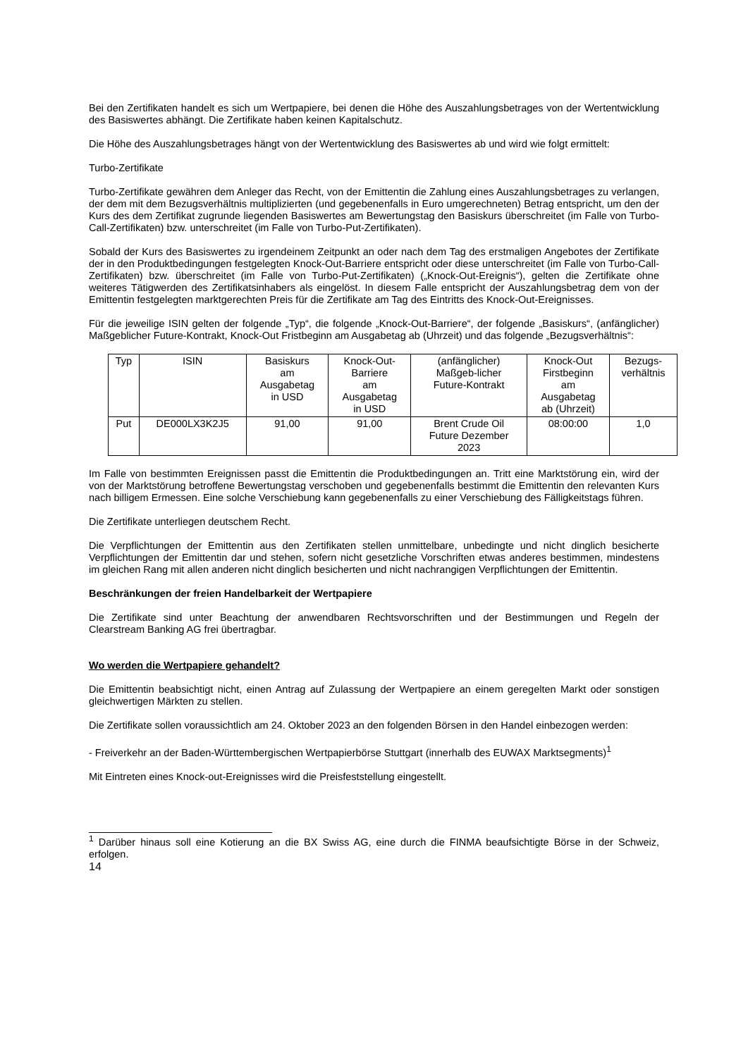Bei den Zertifikaten handelt es sich um Wertpapiere, bei denen die Höhe des Auszahlungsbetrages von der Wertentwicklung des Basiswertes abhängt. Die Zertifikate haben keinen Kapitalschutz.
Die Höhe des Auszahlungsbetrages hängt von der Wertentwicklung des Basiswertes ab und wird wie folgt ermittelt:
Turbo-Zertifikate
Turbo-Zertifikate gewähren dem Anleger das Recht, von der Emittentin die Zahlung eines Auszahlungsbetrages zu verlangen, der dem mit dem Bezugsverhältnis multiplizierten (und gegebenenfalls in Euro umgerechneten) Betrag entspricht, um den der Kurs des dem Zertifikat zugrunde liegenden Basiswertes am Bewertungstag den Basiskurs überschreitet (im Falle von Turbo-Call-Zertifikaten) bzw. unterschreitet (im Falle von Turbo-Put-Zertifikaten).
Sobald der Kurs des Basiswertes zu irgendeinem Zeitpunkt an oder nach dem Tag des erstmaligen Angebotes der Zertifikate der in den Produktbedingungen festgelegten Knock-Out-Barriere entspricht oder diese unterschreitet (im Falle von Turbo-Call-Zertifikaten) bzw. überschreitet (im Falle von Turbo-Put-Zertifikaten) („Knock-Out-Ereignis“), gelten die Zertifikate ohne weiteres Tätigwerden des Zertifikatsinhabers als eingelöst. In diesem Falle entspricht der Auszahlungsbetrag dem von der Emittentin festgelegten marktgerechten Preis für die Zertifikate am Tag des Eintritts des Knock-Out-Ereignisses.
Für die jeweilige ISIN gelten der folgende „Typ“, die folgende „Knock-Out-Barriere“, der folgende „Basiskurs“, (anfänglicher) Maßgeblicher Future-Kontrakt, Knock-Out Fristbeginn am Ausgabetag ab (Uhrzeit) und das folgende „Bezugsverhältnis“:
| Typ | ISIN | Basiskurs am Ausgabetag in USD | Knock-Out- Barriere am Ausgabetag in USD | (anfänglicher) Maßgeb-licher Future-Kontrakt | Knock-Out Firstbeginn am Ausgabetag ab (Uhrzeit) | Bezugs- verhältnis |
| Put | DE000LX3K2J5 | 91,00 | 91,00 | Brent Crude Oil Future Dezember 2023 | 08:00:00 | 1,0 |
Im Falle von bestimmten Ereignissen passt die Emittentin die Produktbedingungen an. Tritt eine Marktstörung ein, wird der von der Marktstörung betroffene Bewertungstag verschoben und gegebenenfalls bestimmt die Emittentin den relevanten Kurs nach billigem Ermessen. Eine solche Verschiebung kann gegebenenfalls zu einer Verschiebung des Fälligkeitstags führen.
Die Zertifikate unterliegen deutschem Recht.
Die Verpflichtungen der Emittentin aus den Zertifikaten stellen unmittelbare, unbedingte und nicht dinglich besicherte Verpflichtungen der Emittentin dar und stehen, sofern nicht gesetzliche Vorschriften etwas anderes bestimmen, mindestens im gleichen Rang mit allen anderen nicht dinglich besicherten und nicht nachrangigen Verpflichtungen der Emittentin.
Beschränkungen der freien Handelbarkeit der Wertpapiere
Die Zertifikate sind unter Beachtung der anwendbaren Rechtsvorschriften und der Bestimmungen und Regeln der Clearstream Banking AG frei übertragbar.
Wo werden die Wertpapiere gehandelt?
Die Emittentin beabsichtigt nicht, einen Antrag auf Zulassung der Wertpapiere an einem geregelten Markt oder sonstigen gleichwertigen Märkten zu stellen.
Die Zertifikate sollen voraussichtlich am 24. Oktober 2023 an den folgenden Börsen in den Handel einbezogen werden:
- Freiverkehr an der Baden-Württembergischen Wertpapierbörse Stuttgart (innerhalb des EUWAX Marktsegments)<sup>1</sup>
Mit Eintreten eines Knock-out-Ereignisses wird die Preisfeststellung eingestellt.
<sup>1</sup> Darüber hinaus soll eine Kotierung an die BX Swiss AG, eine durch die FINMA beaufsichtigte Börse in der Schweiz, erfolgen.
14